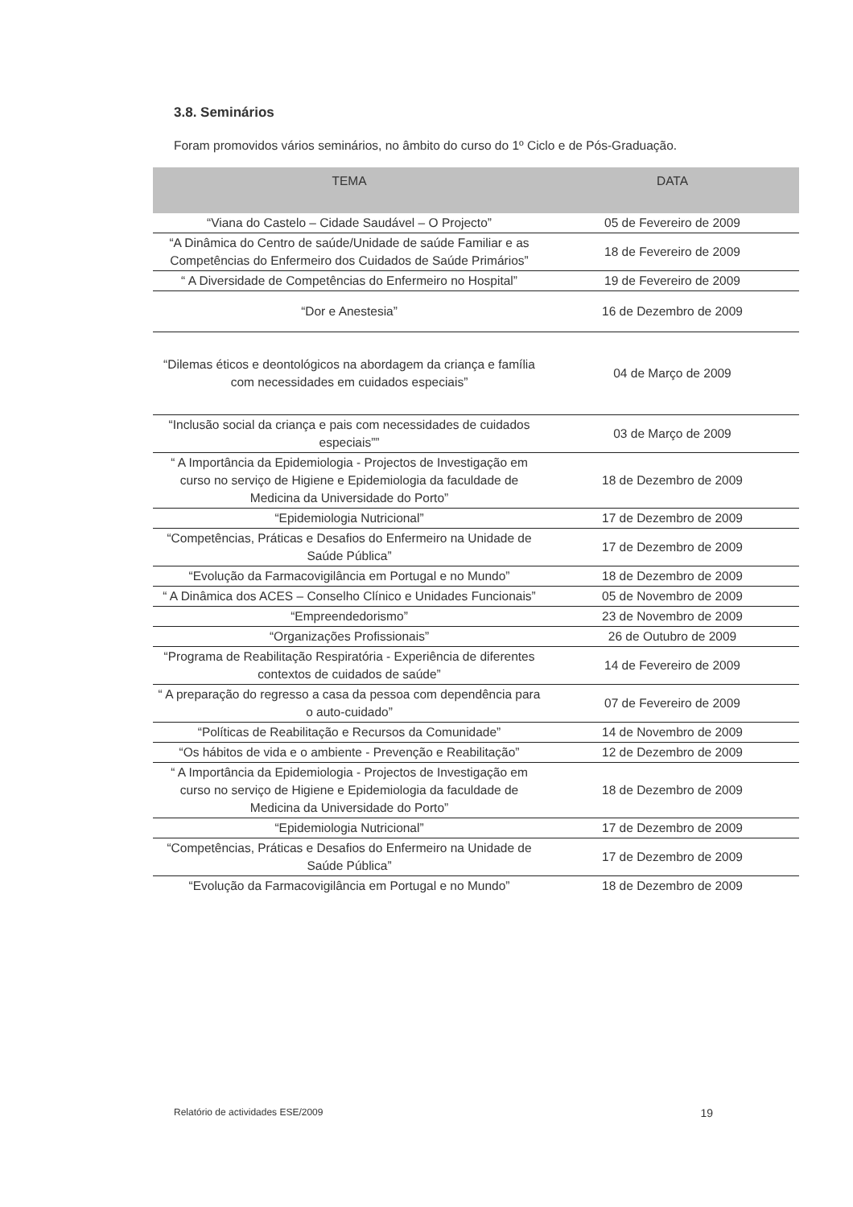3.8. Seminários
Foram promovidos vários seminários, no âmbito do curso do 1º Ciclo e de Pós-Graduação.
| TEMA | DATA |
| --- | --- |
| “Viana do Castelo – Cidade Saudável – O Projecto” | 05 de Fevereiro de 2009 |
| “A Dinâmica do Centro de saúde/Unidade de saúde Familiar e as Competências do Enfermeiro dos Cuidados de Saúde Primários” | 18 de Fevereiro de 2009 |
| “ A Diversidade de Competências do Enfermeiro no Hospital” | 19 de Fevereiro de 2009 |
| “Dor e Anestesia” | 16 de Dezembro de 2009 |
| “Dilemas éticos e deontológicos na abordagem da criança e família com necessidades em cuidados especiais” | 04 de Março de 2009 |
| “Inclusão social da criança e pais com necessidades de cuidados especiais”” | 03 de Março de 2009 |
| “ A Importância da Epidemiologia - Projectos de Investigação em curso no serviço de Higiene e Epidemiologia da faculdade de Medicina da Universidade do Porto” | 18 de Dezembro de 2009 |
| “Epidemiologia Nutricional” | 17 de Dezembro de 2009 |
| “Competências, Práticas e Desafios do Enfermeiro na Unidade de Saúde Pública” | 17 de Dezembro de 2009 |
| “Evolução da Farmacovigilância em Portugal e no Mundo” | 18 de Dezembro de 2009 |
| “ A Dinâmica dos ACES – Conselho Clínico e Unidades Funcionais” | 05 de Novembro de 2009 |
| “Empreendedorismo” | 23 de Novembro de 2009 |
| “Organizações Profissionais” | 26 de Outubro de 2009 |
| “Programa de Reabilitação Respiratória - Experiência de diferentes contextos de cuidados de saúde” | 14 de Fevereiro de 2009 |
| “ A preparação do regresso a casa da pessoa com dependência para o auto-cuidado” | 07 de Fevereiro de 2009 |
| “Políticas de Reabilitação e Recursos da Comunidade” | 14 de Novembro de 2009 |
| “Os hábitos de vida e o ambiente - Prevenção e Reabilitação” | 12 de Dezembro de 2009 |
| “ A Importância da Epidemiologia - Projectos de Investigação em curso no serviço de Higiene e Epidemiologia da faculdade de Medicina da Universidade do Porto” | 18 de Dezembro de 2009 |
| “Epidemiologia Nutricional” | 17 de Dezembro de 2009 |
| “Competências, Práticas e Desafios do Enfermeiro na Unidade de Saúde Pública” | 17 de Dezembro de 2009 |
| “Evolução da Farmacovigilância em Portugal e no Mundo” | 18 de Dezembro de 2009 |
Relatório de actividades ESE/2009 19